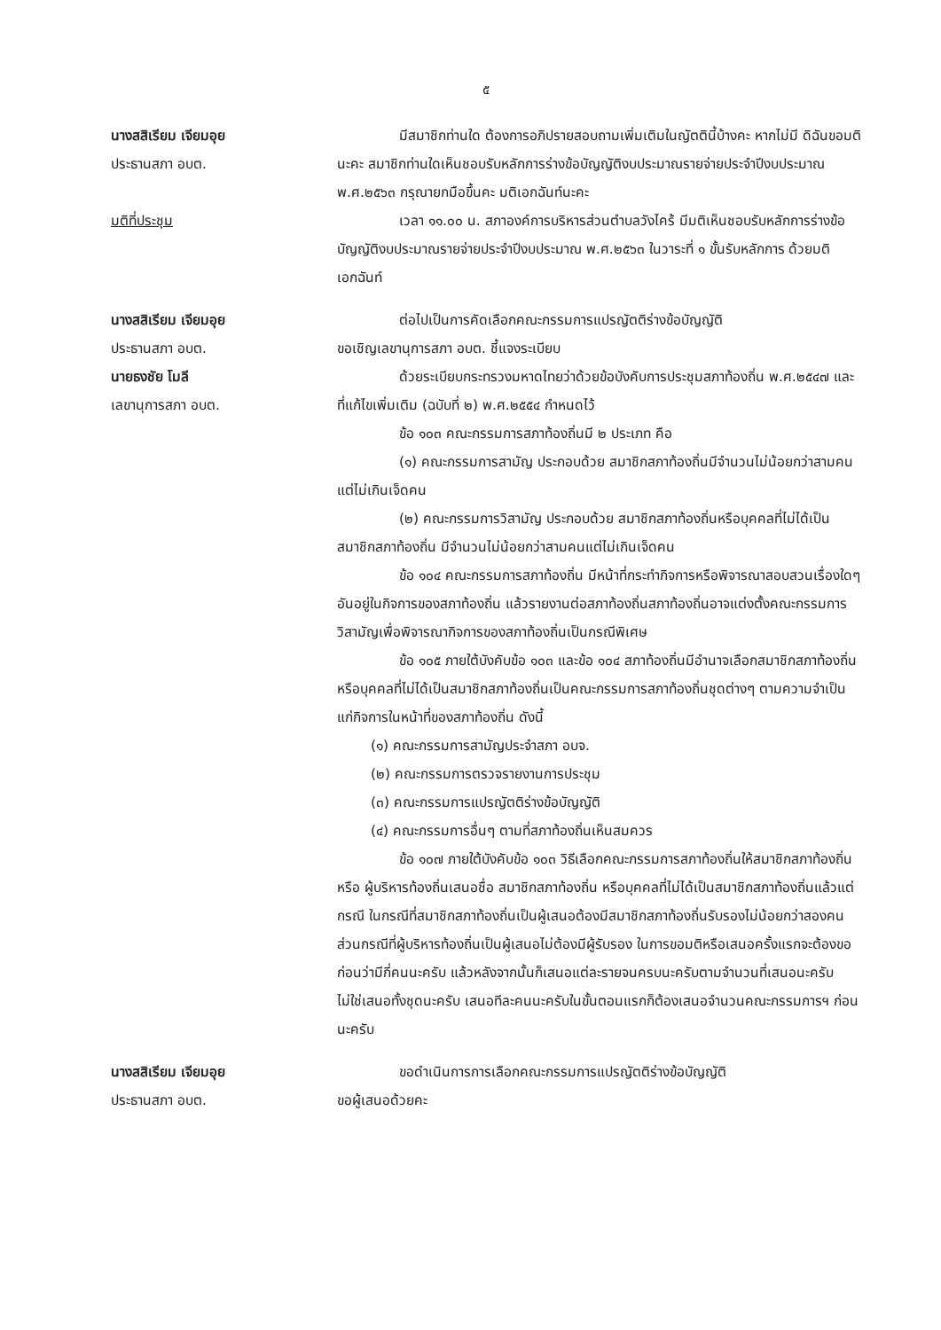๕
นางสสิเรียม เจียมอุย
ประธานสภา อบต.
มีสมาชิกท่านใด ต้องการอภิปรายสอบถามเพิ่มเติมในญัตตินี้บ้างคะ หากไม่มี ดิฉันขอมตินะคะ สมาชิกท่านใดเห็นชอบรับหลักการร่างข้อบัญญัติงบประมาณรายจ่ายประจำปีงบประมาณ พ.ศ.๒๕๖๓ กรุณายกมือขึ้นคะ มติเอกฉันท์นะคะ
มติที่ประชุม เวลา ๑๑.๐๐ น. สภาองค์การบริหารส่วนตำบลวังไคร้ มีมติเห็นชอบรับหลักการร่างข้อบัญญัติงบประมาณรายจ่ายประจำปีงบประมาณ พ.ศ.๒๕๖๓ ในวาระที่ ๑ ขั้นรับหลักการ ด้วยมติเอกฉันท์
นางสสิเรียม เจียมอุย
ประธานสภา อบต.
นายธงชัย โมลี
เลขานุการสภา อบต.
ต่อไปเป็นการคัดเลือกคณะกรรมการแปรญัตติร่างข้อบัญญัติ
ขอเชิญเลขานุการสภา อบต. ชี้แจงระเบียบ
ด้วยระเบียบกระทรวงมหาดไทยว่าด้วยข้อบังคับการประชุมสภาท้องถิ่น พ.ศ.๒๕๔๗ และที่แก้ไขเพิ่มเติม (ฉบับที่ ๒) พ.ศ.๒๕๕๔ กำหนดไว้
ข้อ ๑๐๓ คณะกรรมการสภาท้องถิ่นมี ๒ ประเภท คือ
(๑) คณะกรรมการสามัญ ประกอบด้วย สมาชิกสภาท้องถิ่นมีจำนวนไม่น้อยกว่าสามคนแต่ไม่เกินเจ็ดคน
(๒) คณะกรรมการวิสามัญ ประกอบด้วย สมาชิกสภาท้องถิ่นหรือบุคคลที่ไม่ได้เป็นสมาชิกสภาท้องถิ่น มีจำนวนไม่น้อยกว่าสามคนแต่ไม่เกินเจ็ดคน
ข้อ ๑๐๔ คณะกรรมการสภาท้องถิ่น มีหน้าที่กระทำกิจการหรือพิจารณาสอบสวนเรื่องใดๆ อันอยู่ในกิจการของสภาท้องถิ่น แล้วรายงานต่อสภาท้องถิ่นสภาท้องถิ่นอาจแต่งตั้งคณะกรรมการวิสามัญเพื่อพิจารณากิจการของสภาท้องถิ่นเป็นกรณีพิเศษ
ข้อ ๑๐๕ ภายใต้บังคับข้อ ๑๐๓ และข้อ ๑๐๔ สภาท้องถิ่นมีอำนาจเลือกสมาชิกสภาท้องถิ่น หรือบุคคลที่ไม่ได้เป็นสมาชิกสภาท้องถิ่นเป็นคณะกรรมการสภาท้องถิ่นชุดต่างๆ ตามความจำเป็นแก่กิจการในหน้าที่ของสภาท้องถิ่น ดังนี้
(๑) คณะกรรมการสามัญประจำสภา อบจ.
(๒) คณะกรรมการตรวจรายงานการประชุม
(๓) คณะกรรมการแปรญัตติร่างข้อบัญญัติ
(๔) คณะกรรมการอื่นๆ ตามที่สภาท้องถิ่นเห็นสมควร
ข้อ ๑๐๗ ภายใต้บังคับข้อ ๑๐๓ วิธีเลือกคณะกรรมการสภาท้องถิ่นให้สมาชิกสภาท้องถิ่น หรือ ผู้บริหารท้องถิ่นเสนอชื่อ สมาชิกสภาท้องถิ่น หรือบุคคลที่ไม่ได้เป็นสมาชิกสภาท้องถิ่นแล้วแต่กรณี ในกรณีที่สมาชิกสภาท้องถิ่นเป็นผู้เสนอต้องมีสมาชิกสภาท้องถิ่นรับรองไม่น้อยกว่าสองคน ส่วนกรณีที่ผู้บริหารท้องถิ่นเป็นผู้เสนอไม่ต้องมีผู้รับรอง ในการขอมติหรือเสนอครั้งแรกจะต้องขอก่อนว่ามีกี่คนนะครับ แล้วหลังจากนั้นก็เสนอแต่ละรายจนครบนะครับตามจำนวนที่เสนอนะครับ ไม่ใช่เสนอทั้งชุดนะครับ เสนอทีละคนนะครับในขั้นตอนแรกก็ต้องเสนอจำนวนคณะกรรมการฯ ก่อนนะครับ
นางสสิเรียม เจียมอุย
ประธานสภา อบต.
ขอดำเนินการการเลือกคณะกรรมการแปรญัตติร่างข้อบัญญัติ
ขอผู้เสนอด้วยคะ